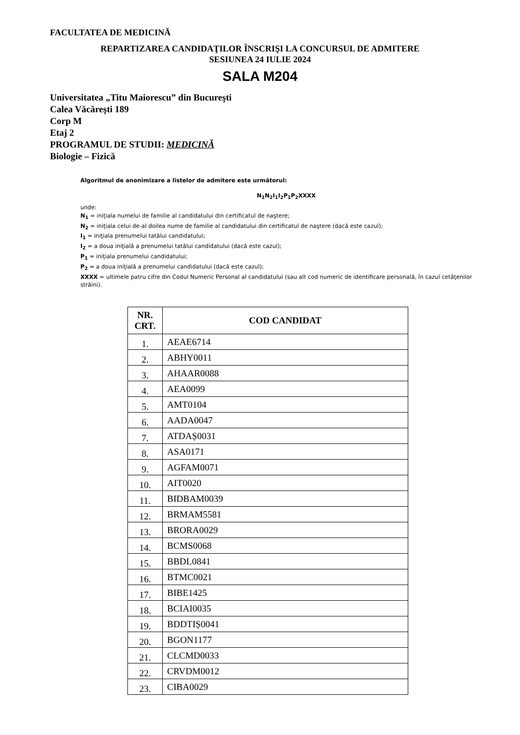FACULTATEA DE MEDICINĂ
REPARTIZAREA CANDIDAŢILOR ÎNSCRIŞI LA CONCURSUL DE ADMITERE
SESIUNEA 24 IULIE 2024
SALA M204
Universitatea „Titu Maiorescu” din Bucureşti
Calea Văcăreşti 189
Corp M
Etaj 2
PROGRAMUL DE STUDII: MEDICINĂ
Biologie – Fizică
Algoritmul de anonimizare a listelor de admitere este următorul:
N<sub>1</sub>N<sub>2</sub>I<sub>1</sub>I<sub>2</sub>P<sub>1</sub>P<sub>2</sub>XXXX
unde:
N<sub>1</sub> = iniţiala numelui de familie al candidatului din certificatul de naştere;
N<sub>2</sub> = iniţiala celui de-al doilea nume de familie al candidatului din certificatul de naştere (dacă este cazul);
I<sub>1</sub> = iniţiala prenumelui tatălui candidatului;
I<sub>2</sub> = a doua iniţială a prenumelui tatălui candidatului (dacă este cazul);
P<sub>1</sub> = iniţiala prenumelui candidatului;
P<sub>2</sub> = a doua iniţială a prenumelui candidatului (dacă este cazul);
XXXX = ultimele patru cifre din Codul Numeric Personal al candidatului (sau alt cod numeric de identificare personală, în cazul cetăţenilor străini).
| NR. CRT. | COD CANDIDAT |
| --- | --- |
| 1. | AEAE6714 |
| 2. | ABHY0011 |
| 3. | AHAAR0088 |
| 4. | AEA0099 |
| 5. | AMT0104 |
| 6. | AADA0047 |
| 7. | ATDAȘ0031 |
| 8. | ASA0171 |
| 9. | AGFAM0071 |
| 10. | AIT0020 |
| 11. | BIDBAM0039 |
| 12. | BRMAM5581 |
| 13. | BRORA0029 |
| 14. | BCMS0068 |
| 15. | BBDL0841 |
| 16. | BTMC0021 |
| 17. | BIBE1425 |
| 18. | BCIAI0035 |
| 19. | BDDTIȘ0041 |
| 20. | BGON1177 |
| 21. | CLCMD0033 |
| 22. | CRVDM0012 |
| 23. | CIBA0029 |